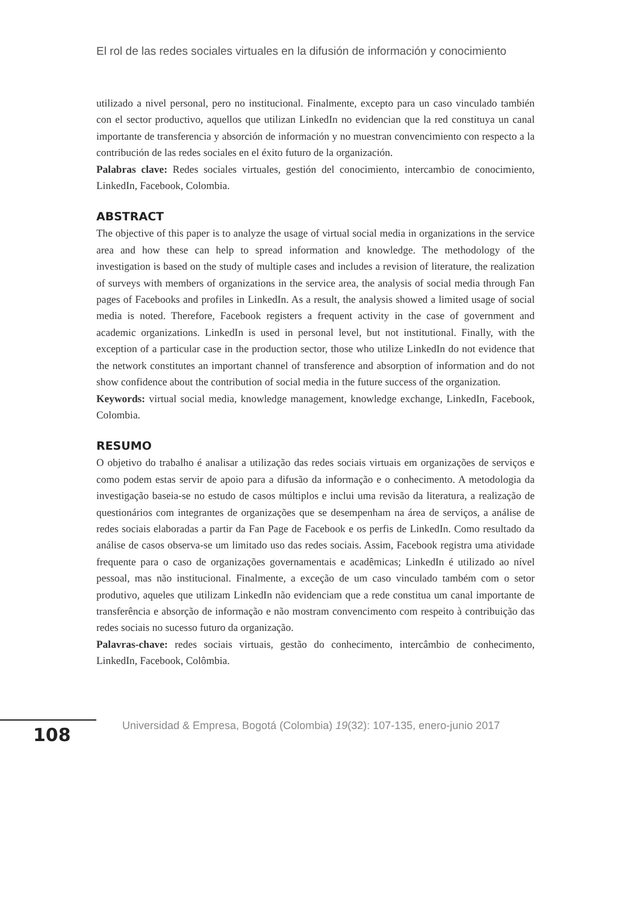El rol de las redes sociales virtuales en la difusión de información y conocimiento
utilizado a nivel personal, pero no institucional. Finalmente, excepto para un caso vinculado también con el sector productivo, aquellos que utilizan LinkedIn no evidencian que la red constituya un canal importante de transferencia y absorción de información y no muestran convencimiento con respecto a la contribución de las redes sociales en el éxito futuro de la organización.
Palabras clave: Redes sociales virtuales, gestión del conocimiento, intercambio de conocimiento, LinkedIn, Facebook, Colombia.
ABSTRACT
The objective of this paper is to analyze the usage of virtual social media in organizations in the service area and how these can help to spread information and knowledge. The methodology of the investigation is based on the study of multiple cases and includes a revision of literature, the realization of surveys with members of organizations in the service area, the analysis of social media through Fan pages of Facebooks and profiles in LinkedIn. As a result, the analysis showed a limited usage of social media is noted. Therefore, Facebook registers a frequent activity in the case of government and academic organizations. LinkedIn is used in personal level, but not institutional. Finally, with the exception of a particular case in the production sector, those who utilize LinkedIn do not evidence that the network constitutes an important channel of transference and absorption of information and do not show confidence about the contribution of social media in the future success of the organization.
Keywords: virtual social media, knowledge management, knowledge exchange, LinkedIn, Facebook, Colombia.
RESUMO
O objetivo do trabalho é analisar a utilização das redes sociais virtuais em organizações de serviços e como podem estas servir de apoio para a difusão da informação e o conhecimento. A metodologia da investigação baseia-se no estudo de casos múltiplos e inclui uma revisão da literatura, a realização de questionários com integrantes de organizações que se desempenham na área de serviços, a análise de redes sociais elaboradas a partir da Fan Page de Facebook e os perfis de LinkedIn. Como resultado da análise de casos observa-se um limitado uso das redes sociais. Assim, Facebook registra uma atividade frequente para o caso de organizações governamentais e acadêmicas; LinkedIn é utilizado ao nível pessoal, mas não institucional. Finalmente, a exceção de um caso vinculado também com o setor produtivo, aqueles que utilizam LinkedIn não evidenciam que a rede constitua um canal importante de transferência e absorção de informação e não mostram convencimento com respeito à contribuição das redes sociais no sucesso futuro da organização.
Palavras-chave: redes sociais virtuais, gestão do conhecimento, intercâmbio de conhecimento, LinkedIn, Facebook, Colômbia.
108
Universidad & Empresa, Bogotá (Colombia) 19(32): 107-135, enero-junio 2017